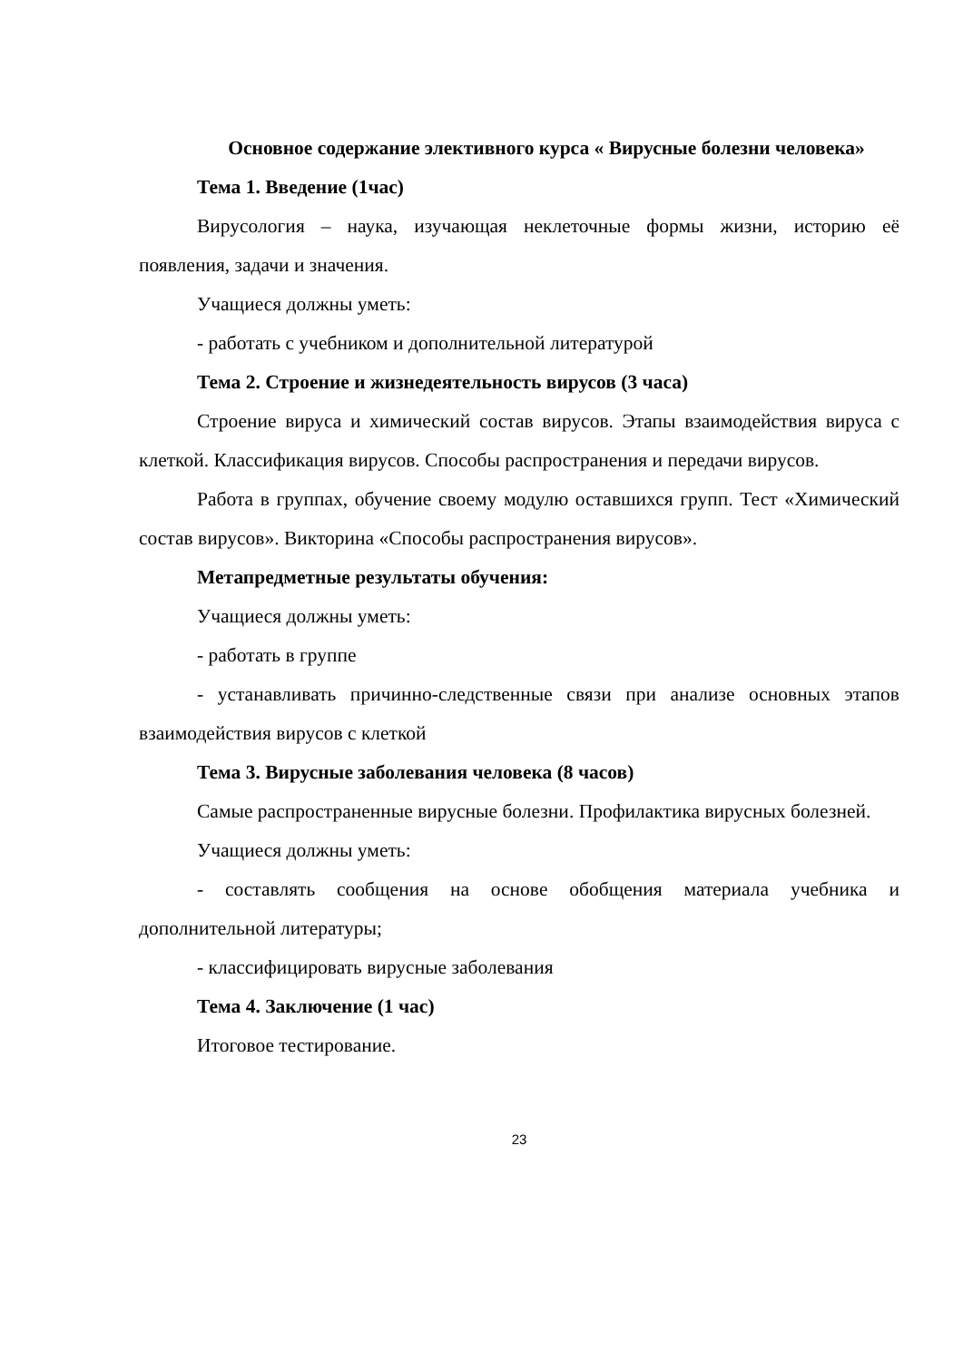Основное содержание элективного курса « Вирусные болезни человека»
Тема 1. Введение (1час)
Вирусология – наука, изучающая неклеточные формы жизни, историю её появления, задачи и значения.
Учащиеся должны уметь:
- работать с учебником и дополнительной литературой
Тема 2. Строение и жизнедеятельность вирусов (3 часа)
Строение вируса и химический состав вирусов. Этапы взаимодействия вируса с клеткой. Классификация вирусов. Способы распространения и передачи вирусов.
Работа в группах, обучение своему модулю оставшихся групп. Тест «Химический состав вирусов». Викторина «Способы распространения вирусов».
Метапредметные результаты обучения:
Учащиеся должны уметь:
- работать в группе
- устанавливать причинно-следственные связи при анализе основных этапов взаимодействия вирусов с клеткой
Тема 3. Вирусные заболевания человека (8 часов)
Самые распространенные вирусные болезни. Профилактика вирусных болезней.
Учащиеся должны уметь:
- составлять сообщения на основе обобщения материала учебника и дополнительной литературы;
- классифицировать вирусные заболевания
Тема 4. Заключение (1 час)
Итоговое тестирование.
23